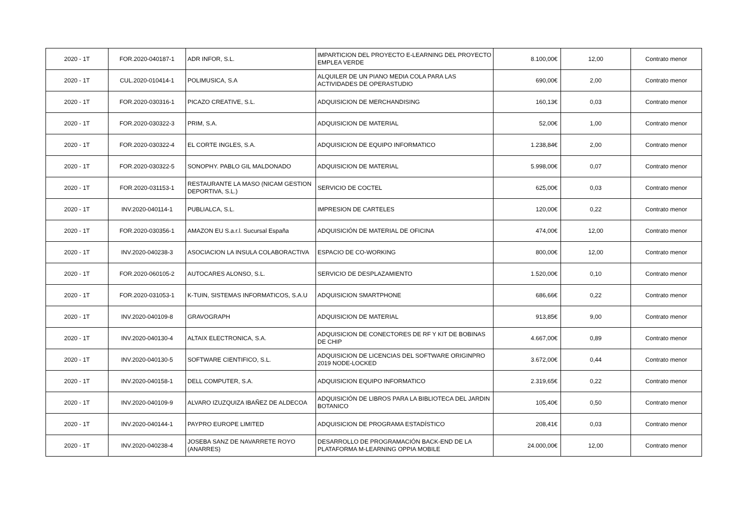| 2020 - 1T | FOR.2020-040187-1 | ADR INFOR, S.L. | IMPARTICION DEL PROYECTO E-LEARNING DEL PROYECTO EMPLEA VERDE | 8.100,00€ | 12,00 | Contrato menor |
| 2020 - 1T | CUL.2020-010414-1 | POLIMUSICA, S.A | ALQUILER DE UN PIANO MEDIA COLA PARA LAS ACTIVIDADES DE OPERASTUDIO | 690,00€ | 2,00 | Contrato menor |
| 2020 - 1T | FOR.2020-030316-1 | PICAZO CREATIVE, S.L. | ADQUISICION DE MERCHANDISING | 160,13€ | 0,03 | Contrato menor |
| 2020 - 1T | FOR.2020-030322-3 | PRIM, S.A. | ADQUISICION DE MATERIAL | 52,00€ | 1,00 | Contrato menor |
| 2020 - 1T | FOR.2020-030322-4 | EL CORTE INGLES, S.A. | ADQUISICION DE EQUIPO INFORMATICO | 1.238,84€ | 2,00 | Contrato menor |
| 2020 - 1T | FOR.2020-030322-5 | SONOPHY. PABLO GIL MALDONADO | ADQUISICION DE MATERIAL | 5.998,00€ | 0,07 | Contrato menor |
| 2020 - 1T | FOR.2020-031153-1 | RESTAURANTE LA MASO (NICAM GESTION DEPORTIVA, S.L.) | SERVICIO DE COCTEL | 625,00€ | 0,03 | Contrato menor |
| 2020 - 1T | INV.2020-040114-1 | PUBLIALCA, S.L. | IMPRESION DE CARTELES | 120,00€ | 0,22 | Contrato menor |
| 2020 - 1T | FOR.2020-030356-1 | AMAZON EU S.a.r.l. Sucursal España | ADQUISICIÓN DE MATERIAL DE OFICINA | 474,00€ | 12,00 | Contrato menor |
| 2020 - 1T | INV.2020-040238-3 | ASOCIACION LA INSULA COLABORACTIVA | ESPACIO DE CO-WORKING | 800,00€ | 12,00 | Contrato menor |
| 2020 - 1T | FOR.2020-060105-2 | AUTOCARES ALONSO, S.L. | SERVICIO DE DESPLAZAMIENTO | 1.520,00€ | 0,10 | Contrato menor |
| 2020 - 1T | FOR.2020-031053-1 | K-TUIN, SISTEMAS INFORMATICOS, S.A.U | ADQUISICION SMARTPHONE | 686,66€ | 0,22 | Contrato menor |
| 2020 - 1T | INV.2020-040109-8 | GRAVOGRAPH | ADQUISICION DE MATERIAL | 913,85€ | 9,00 | Contrato menor |
| 2020 - 1T | INV.2020-040130-4 | ALTAIX ELECTRONICA, S.A. | ADQUISICION DE CONECTORES DE RF Y KIT DE BOBINAS DE CHIP | 4.667,00€ | 0,89 | Contrato menor |
| 2020 - 1T | INV.2020-040130-5 | SOFTWARE CIENTIFICO, S.L. | ADQUISICION DE LICENCIAS DEL SOFTWARE ORIGINPRO 2019 NODE-LOCKED | 3.672,00€ | 0,44 | Contrato menor |
| 2020 - 1T | INV.2020-040158-1 | DELL COMPUTER, S.A. | ADQUISICION EQUIPO INFORMATICO | 2.319,65€ | 0,22 | Contrato menor |
| 2020 - 1T | INV.2020-040109-9 | ALVARO IZUZQUIZA IBAÑEZ DE ALDECOA | ADQUISICIÓN DE LIBROS PARA LA BIBLIOTECA DEL JARDIN BOTANICO | 105,40€ | 0,50 | Contrato menor |
| 2020 - 1T | INV.2020-040144-1 | PAYPRO EUROPE LIMITED | ADQUISICION DE PROGRAMA ESTADÍSTICO | 208,41€ | 0,03 | Contrato menor |
| 2020 - 1T | INV.2020-040238-4 | JOSEBA SANZ DE NAVARRETE ROYO (ANARRES) | DESARROLLO DE PROGRAMACIÓN BACK-END DE LA PLATAFORMA M-LEARNING OPPIA MOBILE | 24.000,00€ | 12,00 | Contrato menor |